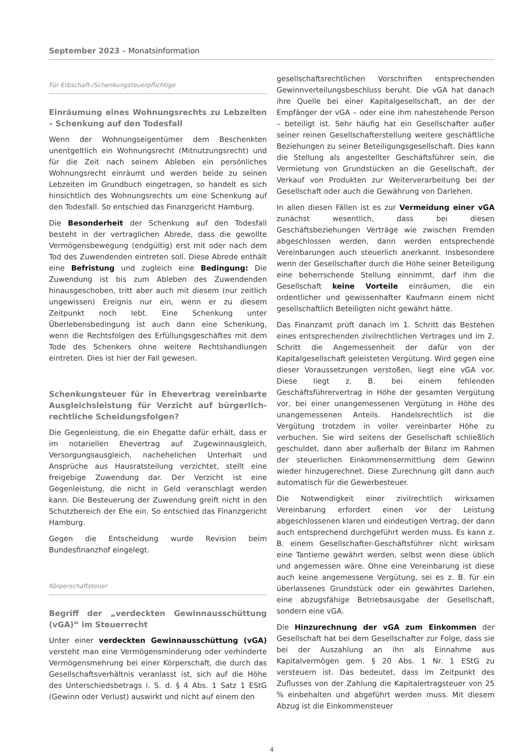September 2023 – Monatsinformation
Für Erbschaft-/Schenkungsteuerpflichtige
Einräumung eines Wohnungsrechts zu Lebzeiten – Schenkung auf den Todesfall
Wenn der Wohnungseigentümer dem Beschenkten unentgeltlich ein Wohnungsrecht (Mitnutzungsrecht) und für die Zeit nach seinem Ableben ein persönliches Wohnungsrecht einräumt und werden beide zu seinen Lebzeiten im Grundbuch eingetragen, so handelt es sich hinsichtlich des Wohnungsrechts um eine Schenkung auf den Todesfall. So entschied das Finanzgericht Hamburg.
Die Besonderheit der Schenkung auf den Todesfall besteht in der vertraglichen Abrede, dass die gewollte Vermögensbewegung (endgültig) erst mit oder nach dem Tod des Zuwendenden eintreten soll. Diese Abrede enthält eine Befristung und zugleich eine Bedingung: Die Zuwendung ist bis zum Ableben des Zuwendenden hinausgeschoben, tritt aber auch mit diesem (nur zeitlich ungewissen) Ereignis nur ein, wenn er zu diesem Zeitpunkt noch lebt. Eine Schenkung unter Überlebensbedingung ist auch dann eine Schenkung, wenn die Rechtsfolgen des Erfüllungsgeschäftes mit dem Tode des Schenkers ohne weitere Rechtshandlungen eintreten. Dies ist hier der Fall gewesen.
Schenkungsteuer für in Ehevertrag vereinbarte Ausgleichsleistung für Verzicht auf bürgerlich-rechtliche Scheidungsfolgen?
Die Gegenleistung, die ein Ehegatte dafür erhält, dass er im notariellen Ehevertrag auf Zugewinnausgleich, Versorgungsausgleich, nachehelichen Unterhalt und Ansprüche aus Hausratsteilung verzichtet, stellt eine freigebige Zuwendung dar. Der Verzicht ist eine Gegenleistung, die nicht in Geld veranschlagt werden kann. Die Besteuerung der Zuwendung greift nicht in den Schutzbereich der Ehe ein. So entschied das Finanzgericht Hamburg.
Gegen die Entscheidung wurde Revision beim Bundesfinanzhof eingelegt.
Körperschaftsteuer
Begriff der „verdeckten Gewinnausschüttung (vGA)“ im Steuerrecht
Unter einer verdeckten Gewinnausschüttung (vGA) versteht man eine Vermögensminderung oder verhinderte Vermögensmehrung bei einer Körperschaft, die durch das Gesellschaftsverhältnis veranlasst ist, sich auf die Höhe des Unterschiedsbetrags i. S. d. § 4 Abs. 1 Satz 1 EStG (Gewinn oder Verlust) auswirkt und nicht auf einem den
gesellschaftsrechtlichen Vorschriften entsprechenden Gewinnverteilungsbeschluss beruht. Die vGA hat danach ihre Quelle bei einer Kapitalgesellschaft, an der der Empfänger der vGA – oder eine ihm nahestehende Person – beteiligt ist. Sehr häufig hat ein Gesellschafter außer seiner reinen Gesellschafterstellung weitere geschäftliche Beziehungen zu seiner Beteiligungsgesellschaft. Dies kann die Stellung als angestellter Geschäftsführer sein, die Vermietung von Grundstücken an die Gesellschaft, der Verkauf von Produkten zur Weiterverarbeitung bei der Gesellschaft oder auch die Gewährung von Darlehen.
In allen diesen Fällen ist es zur Vermeidung einer vGA zunächst wesentlich, dass bei diesen Geschäftsbeziehungen Verträge wie zwischen Fremden abgeschlossen werden, dann werden entsprechende Vereinbarungen auch steuerlich anerkannt. Insbesondere wenn der Gesellschafter durch die Höhe seiner Beteiligung eine beherrschende Stellung einnimmt, darf ihm die Gesellschaft keine Vorteile einräumen, die ein ordentlicher und gewissenhafter Kaufmann einem nicht gesellschaftlich Beteiligten nicht gewährt hätte.
Das Finanzamt prüft danach im 1. Schritt das Bestehen eines entsprechenden zivilrechtlichen Vertrages und im 2. Schritt die Angemessenheit der dafür von der Kapitalgesellschaft geleisteten Vergütung. Wird gegen eine dieser Voraussetzungen verstoßen, liegt eine vGA vor. Diese liegt z. B. bei einem fehlenden Geschäftsführervertrag in Höhe der gesamten Vergütung vor, bei einer unangemessenen Vergütung in Höhe des unangemessenen Anteils. Handelsrechtlich ist die Vergütung trotzdem in voller vereinbarter Höhe zu verbuchen. Sie wird seitens der Gesellschaft schließlich geschuldet, dann aber außerhalb der Bilanz im Rahmen der steuerlichen Einkommensermittlung dem Gewinn wieder hinzugerechnet. Diese Zurechnung gilt dann auch automatisch für die Gewerbesteuer.
Die Notwendigkeit einer zivilrechtlich wirksamen Vereinbarung erfordert einen vor der Leistung abgeschlossenen klaren und eindeutigen Vertrag, der dann auch entsprechend durchgeführt werden muss. Es kann z. B. einem Gesellschafter-Geschäftsführer nicht wirksam eine Tantieme gewährt werden, selbst wenn diese üblich und angemessen wäre. Ohne eine Vereinbarung ist diese auch keine angemessene Vergütung, sei es z. B. für ein überlassenes Grundstück oder ein gewährtes Darlehen, eine abzugsfähige Betriebsausgabe der Gesellschaft, sondern eine vGA.
Die Hinzurechnung der vGA zum Einkommen der Gesellschaft hat bei dem Gesellschafter zur Folge, dass sie bei der Auszahlung an ihn als Einnahme aus Kapitalvermögen gem. § 20 Abs. 1 Nr. 1 EStG zu versteuern ist. Das bedeutet, dass im Zeitpunkt des Zuflusses von der Zahlung die Kapitalertragsteuer von 25 % einbehalten und abgeführt werden muss. Mit diesem Abzug ist die Einkommensteuer
4